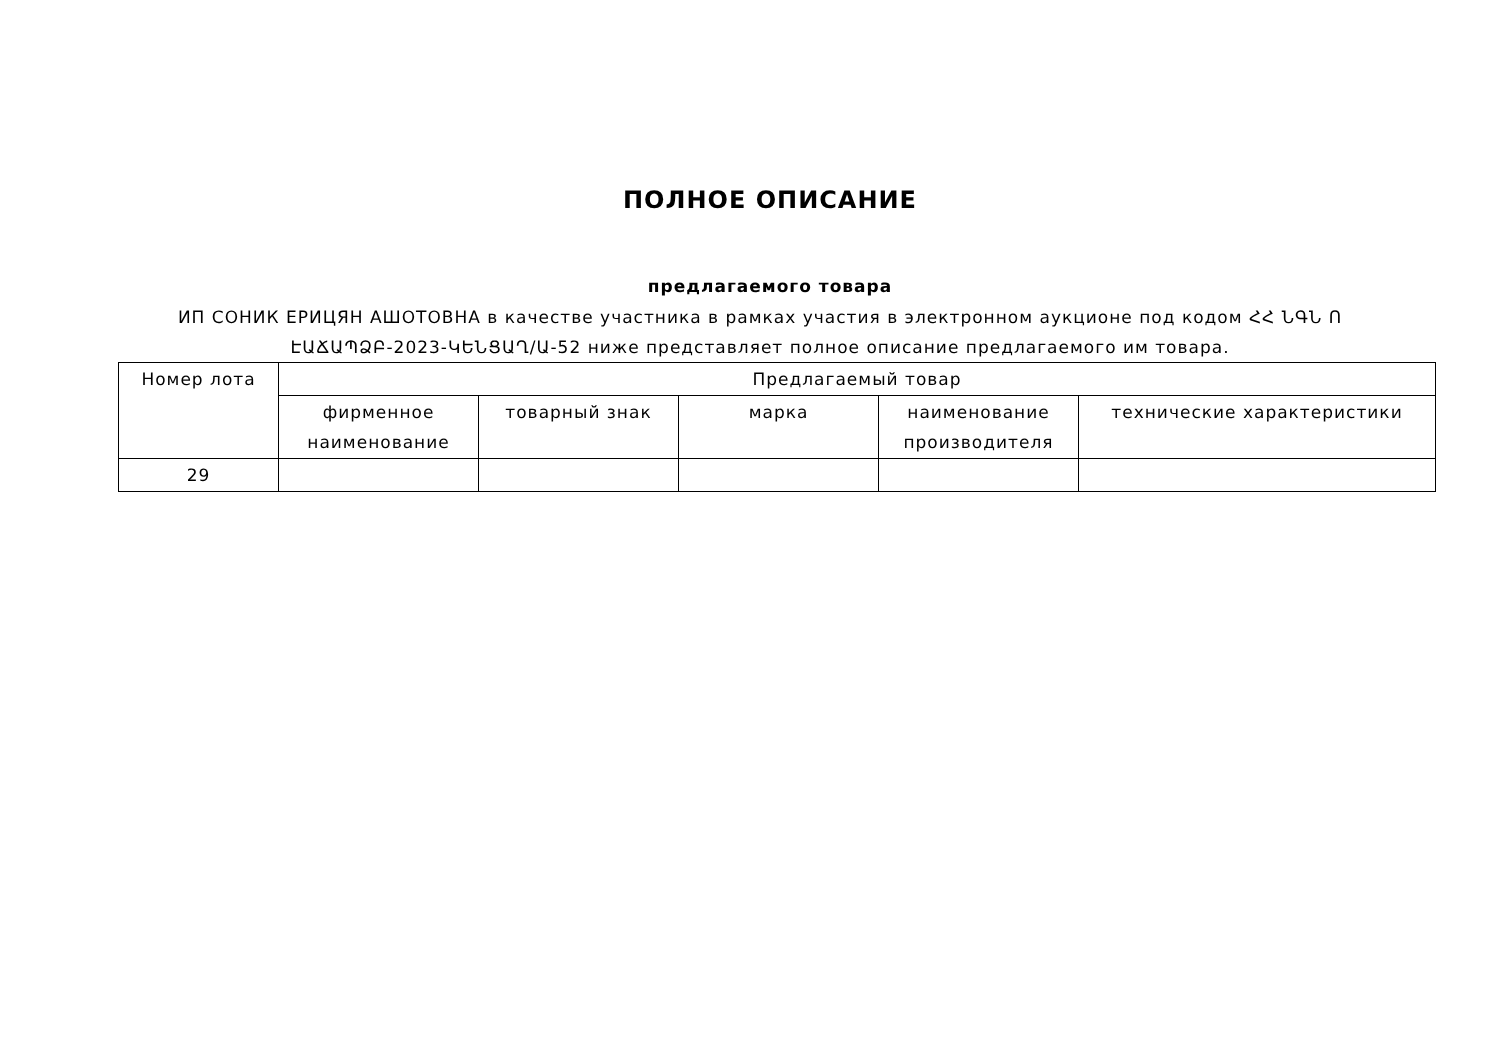ПОЛНОЕ ОПИСАНИЕ
предлагаемого товара
ИП СОНИК ЕРИЦЯН АШОТОВНА в качестве участника в рамках участия в электронном аукционе под кодом ՀՀ ՆԳՆ Ո ԷԱՃԱՊՁԲ-2023-ԿԵՆՑԱՂ/Ա-52 ниже представляет полное описание предлагаемого им товара.
| Номер лота | Предлагаемый товар | | | | |
| --- | --- | --- | --- | --- | --- |
| | фирменное наименование | товарный знак | марка | наименование производителя | технические характеристики |
| 29 | | | | | |